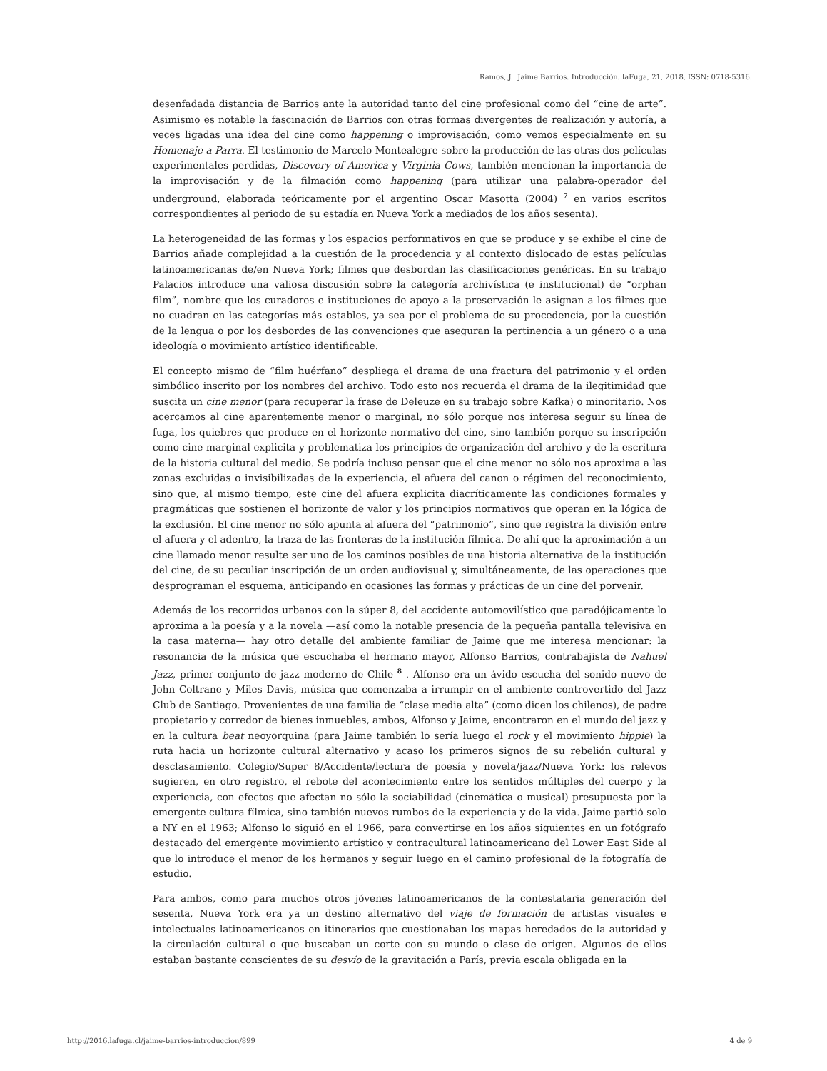Ramos, J.. Jaime Barrios. Introducción. laFuga, 21, 2018, ISSN: 0718-5316.
desenfadada distancia de Barrios ante la autoridad tanto del cine profesional como del “cine de arte”. Asimismo es notable la fascinación de Barrios con otras formas divergentes de realización y autoría, a veces ligadas una idea del cine como happening o improvisación, como vemos especialmente en su Homenaje a Parra. El testimonio de Marcelo Montealegre sobre la producción de las otras dos películas experimentales perdidas, Discovery of America y Virginia Cows, también mencionan la importancia de la improvisación y de la filmación como happening (para utilizar una palabra-operador del underground, elaborada teóricamente por el argentino Oscar Masotta (2004) <sup>7</sup> en varios escritos correspondientes al periodo de su estadía en Nueva York a mediados de los años sesenta).
La heterogeneidad de las formas y los espacios performativos en que se produce y se exhibe el cine de Barrios añade complejidad a la cuestión de la procedencia y al contexto dislocado de estas películas latinoamericanas de/en Nueva York; filmes que desbordan las clasificaciones genéricas. En su trabajo Palacios introduce una valiosa discusión sobre la categoría archivística (e institucional) de “orphan film”, nombre que los curadores e instituciones de apoyo a la preservación le asignan a los filmes que no cuadran en las categorías más estables, ya sea por el problema de su procedencia, por la cuestión de la lengua o por los desbordes de las convenciones que aseguran la pertinencia a un género o a una ideología o movimiento artístico identificable.
El concepto mismo de “film huérfano” despliega el drama de una fractura del patrimonio y el orden simbólico inscrito por los nombres del archivo. Todo esto nos recuerda el drama de la ilegitimidad que suscita un cine menor (para recuperar la frase de Deleuze en su trabajo sobre Kafka) o minoritario. Nos acercamos al cine aparentemente menor o marginal, no sólo porque nos interesa seguir su línea de fuga, los quiebres que produce en el horizonte normativo del cine, sino también porque su inscripción como cine marginal explicita y problematiza los principios de organización del archivo y de la escritura de la historia cultural del medio. Se podría incluso pensar que el cine menor no sólo nos aproxima a las zonas excluidas o invisibilizadas de la experiencia, el afuera del canon o régimen del reconocimiento, sino que, al mismo tiempo, este cine del afuera explicita diacríticamente las condiciones formales y pragmáticas que sostienen el horizonte de valor y los principios normativos que operan en la lógica de la exclusión. El cine menor no sólo apunta al afuera del “patrimonio”, sino que registra la división entre el afuera y el adentro, la traza de las fronteras de la institución fílmica. De ahí que la aproximación a un cine llamado menor resulte ser uno de los caminos posibles de una historia alternativa de la institución del cine, de su peculiar inscripción de un orden audiovisual y, simultáneamente, de las operaciones que desprograman el esquema, anticipando en ocasiones las formas y prácticas de un cine del porvenir.
Además de los recorridos urbanos con la súper 8, del accidente automovilístico que paradójicamente lo aproxima a la poesía y a la novela —así como la notable presencia de la pequeña pantalla televisiva en la casa materna— hay otro detalle del ambiente familiar de Jaime que me interesa mencionar: la resonancia de la música que escuchaba el hermano mayor, Alfonso Barrios, contrabajista de Nahuel Jazz, primer conjunto de jazz moderno de Chile <sup>8</sup> . Alfonso era un ávido escucha del sonido nuevo de John Coltrane y Miles Davis, música que comenzaba a irrumpir en el ambiente controvertido del Jazz Club de Santiago. Provenientes de una familia de “clase media alta” (como dicen los chilenos), de padre propietario y corredor de bienes inmuebles, ambos, Alfonso y Jaime, encontraron en el mundo del jazz y en la cultura beat neoyorquina (para Jaime también lo sería luego el rock y el movimiento hippie) la ruta hacia un horizonte cultural alternativo y acaso los primeros signos de su rebelión cultural y desclasamiento. Colegio/Super 8/Accidente/lectura de poesía y novela/jazz/Nueva York: los relevos sugieren, en otro registro, el rebote del acontecimiento entre los sentidos múltiples del cuerpo y la experiencia, con efectos que afectan no sólo la sociabilidad (cinemática o musical) presupuesta por la emergente cultura fílmica, sino también nuevos rumbos de la experiencia y de la vida. Jaime partió solo a NY en el 1963; Alfonso lo siguió en el 1966, para convertirse en los años siguientes en un fotógrafo destacado del emergente movimiento artístico y contracultural latinoamericano del Lower East Side al que lo introduce el menor de los hermanos y seguir luego en el camino profesional de la fotografía de estudio.
Para ambos, como para muchos otros jóvenes latinoamericanos de la contestataria generación del sesenta, Nueva York era ya un destino alternativo del viaje de formación de artistas visuales e intelectuales latinoamericanos en itinerarios que cuestionaban los mapas heredados de la autoridad y la circulación cultural o que buscaban un corte con su mundo o clase de origen. Algunos de ellos estaban bastante conscientes de su desvío de la gravitación a París, previa escala obligada en la
http://2016.lafuga.cl/jaime-barrios-introduccion/899 4 de 9